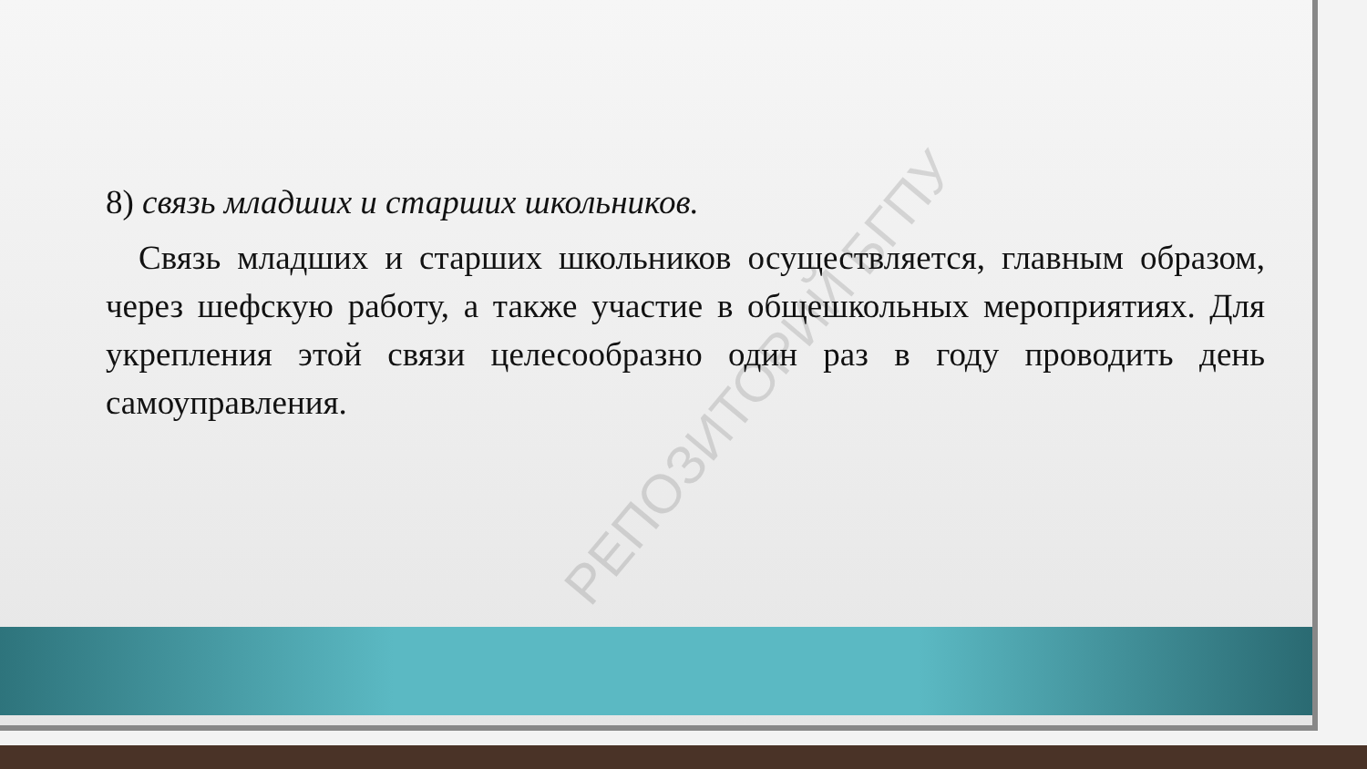РЕПОЗИТОРИЙ БГПУ
8) связь младших и старших школьников.
Связь младших и старших школьников осуществляется, главным образом, через шефскую работу, а также участие в общешкольных мероприятиях. Для укрепления этой связи целесообразно один раз в году проводить день самоуправления.